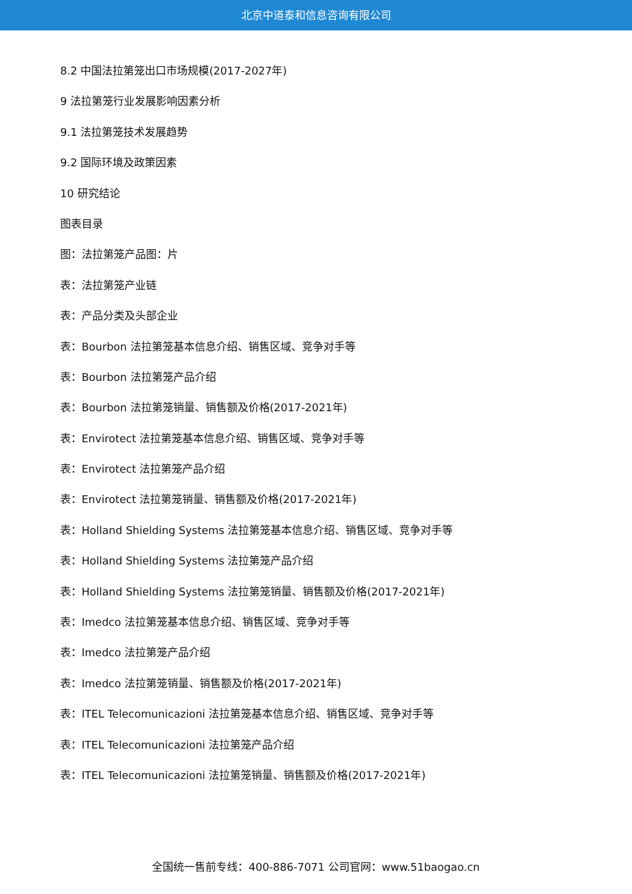北京中道泰和信息咨询有限公司
8.2 中国法拉第笼出口市场规模(2017-2027年)
9 法拉第笼行业发展影响因素分析
9.1 法拉第笼技术发展趋势
9.2 国际环境及政策因素
10 研究结论
图表目录
图：法拉第笼产品图：片
表：法拉第笼产业链
表：产品分类及头部企业
表：Bourbon 法拉第笼基本信息介绍、销售区域、竞争对手等
表：Bourbon 法拉第笼产品介绍
表：Bourbon 法拉第笼销量、销售额及价格(2017-2021年)
表：Envirotect 法拉第笼基本信息介绍、销售区域、竞争对手等
表：Envirotect 法拉第笼产品介绍
表：Envirotect 法拉第笼销量、销售额及价格(2017-2021年)
表：Holland Shielding Systems 法拉第笼基本信息介绍、销售区域、竞争对手等
表：Holland Shielding Systems 法拉第笼产品介绍
表：Holland Shielding Systems 法拉第笼销量、销售额及价格(2017-2021年)
表：Imedco 法拉第笼基本信息介绍、销售区域、竞争对手等
表：Imedco 法拉第笼产品介绍
表：Imedco 法拉第笼销量、销售额及价格(2017-2021年)
表：ITEL Telecomunicazioni 法拉第笼基本信息介绍、销售区域、竞争对手等
表：ITEL Telecomunicazioni 法拉第笼产品介绍
表：ITEL Telecomunicazioni 法拉第笼销量、销售额及价格(2017-2021年)
全国统一售前专线：400-886-7071 公司官网：www.51baogao.cn